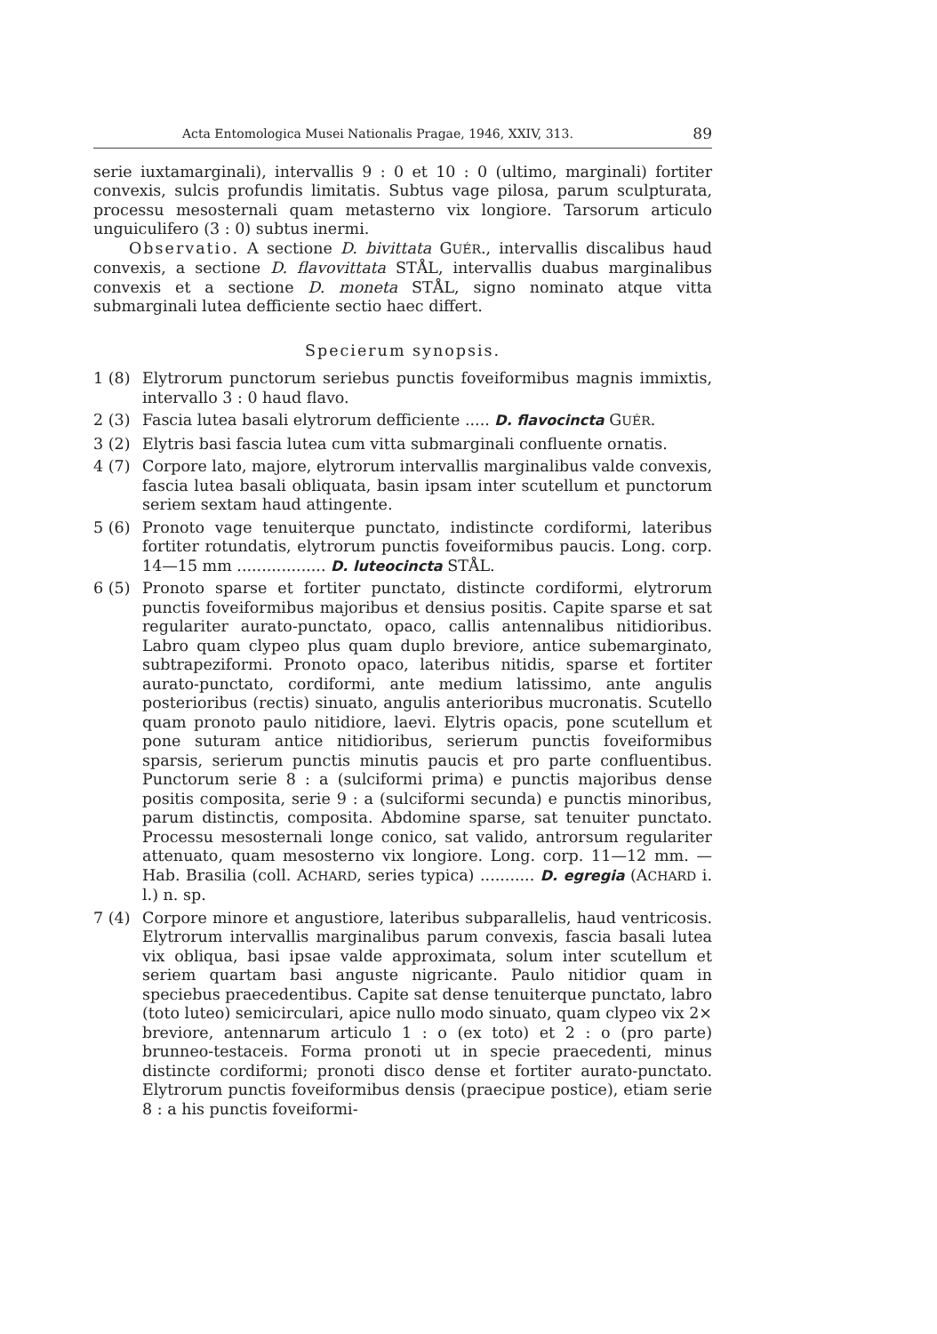Acta Entomologica Musei Nationalis Pragae, 1946, XXIV, 313. 89
serie iuxtamarginali), intervallis 9 : 0 et 10 : 0 (ultimo, marginali) fortiter convexis, sulcis profundis limitatis. Subtus vage pilosa, parum sculpturata, processu mesosternali quam metasterno vix longiore. Tarsorum articulo unguiculifero (3 : 0) subtus inermi.
Observatio. A sectione D. bivittata GUÉR., intervallis discalibus haud convexis, a sectione D. flavovittata STÅL, intervallis duabus marginalibus convexis et a sectione D. moneta STÅL, signo nominato atque vitta submarginali lutea defficiente sectio haec differt.
Specierum synopsis.
1 (8) Elytrorum punctorum seriebus punctis foveiformibus magnis immixtis, intervallo 3 : 0 haud flavo.
2 (3) Fascia lutea basali elytrorum defficiente ..... D. flavocincta GUÉR.
3 (2) Elytris basi fascia lutea cum vitta submarginali confluente ornatis.
4 (7) Corpore lato, majore, elytrorum intervallis marginalibus valde convexis, fascia lutea basali obliquata, basin ipsam inter scutellum et punctorum seriem sextam haud attingente.
5 (6) Pronoto vage tenuiterque punctato, indistincte cordiformi, lateribus fortiter rotundatis, elytrorum punctis foveiformibus paucis. Long. corp. 14—15 mm .................. D. luteocincta STÅL.
6 (5) Pronoto sparse et fortiter punctato, distincte cordiformi, elytrorum punctis foveiformibus majoribus et densius positis. Capite sparse et sat regulariter aurato-punctato, opaco, callis antennalibus nitidioribus. Labro quam clypeo plus quam duplo breviore, antice subemarginato, subtrapeziformi. Pronoto opaco, lateribus nitidis, sparse et fortiter aurato-punctato, cordiformi, ante medium latissimo, ante angulis posterioribus (rectis) sinuato, angulis anterioribus mucronatis. Scutello quam pronoto paulo nitidiore, laevi. Elytris opacis, pone scutellum et pone suturam antice nitidioribus, serierum punctis foveiformibus sparsis, serierum punctis minutis paucis et pro parte confluentibus. Punctorum serie 8 : a (sulciformi prima) e punctis majoribus dense positis composita, serie 9 : a (sulciformi secunda) e punctis minoribus, parum distinctis, composita. Abdomine sparse, sat tenuiter punctato. Processu mesosternali longe conico, sat valido, antrorsum regulariter attenuato, quam mesosterno vix longiore. Long. corp. 11—12 mm. — Hab. Brasilia (coll. ACHARD, series typica) ........... D. egregia (ACHARD i. l.) n. sp.
7 (4) Corpore minore et angustiore, lateribus subparallelis, haud ventricosis. Elytrorum intervallis marginalibus parum convexis, fascia basali lutea vix obliqua, basi ipsae valde approximata, solum inter scutellum et seriem quartam basi anguste nigricante. Paulo nitidior quam in speciebus praecedentibus. Capite sat dense tenuiterque punctato, labro (toto luteo) semicirculari, apice nullo modo sinuato, quam clypeo vix 2× breviore, antennarum articulo 1 : o (ex toto) et 2 : o (pro parte) brunneo-testaceis. Forma pronoti ut in specie praecedenti, minus distincte cordiformi; pronoti disco dense et fortiter aurato-punctato. Elytrorum punctis foveiformibus densis (praecipue postice), etiam serie 8 : a his punctis foveiformi-